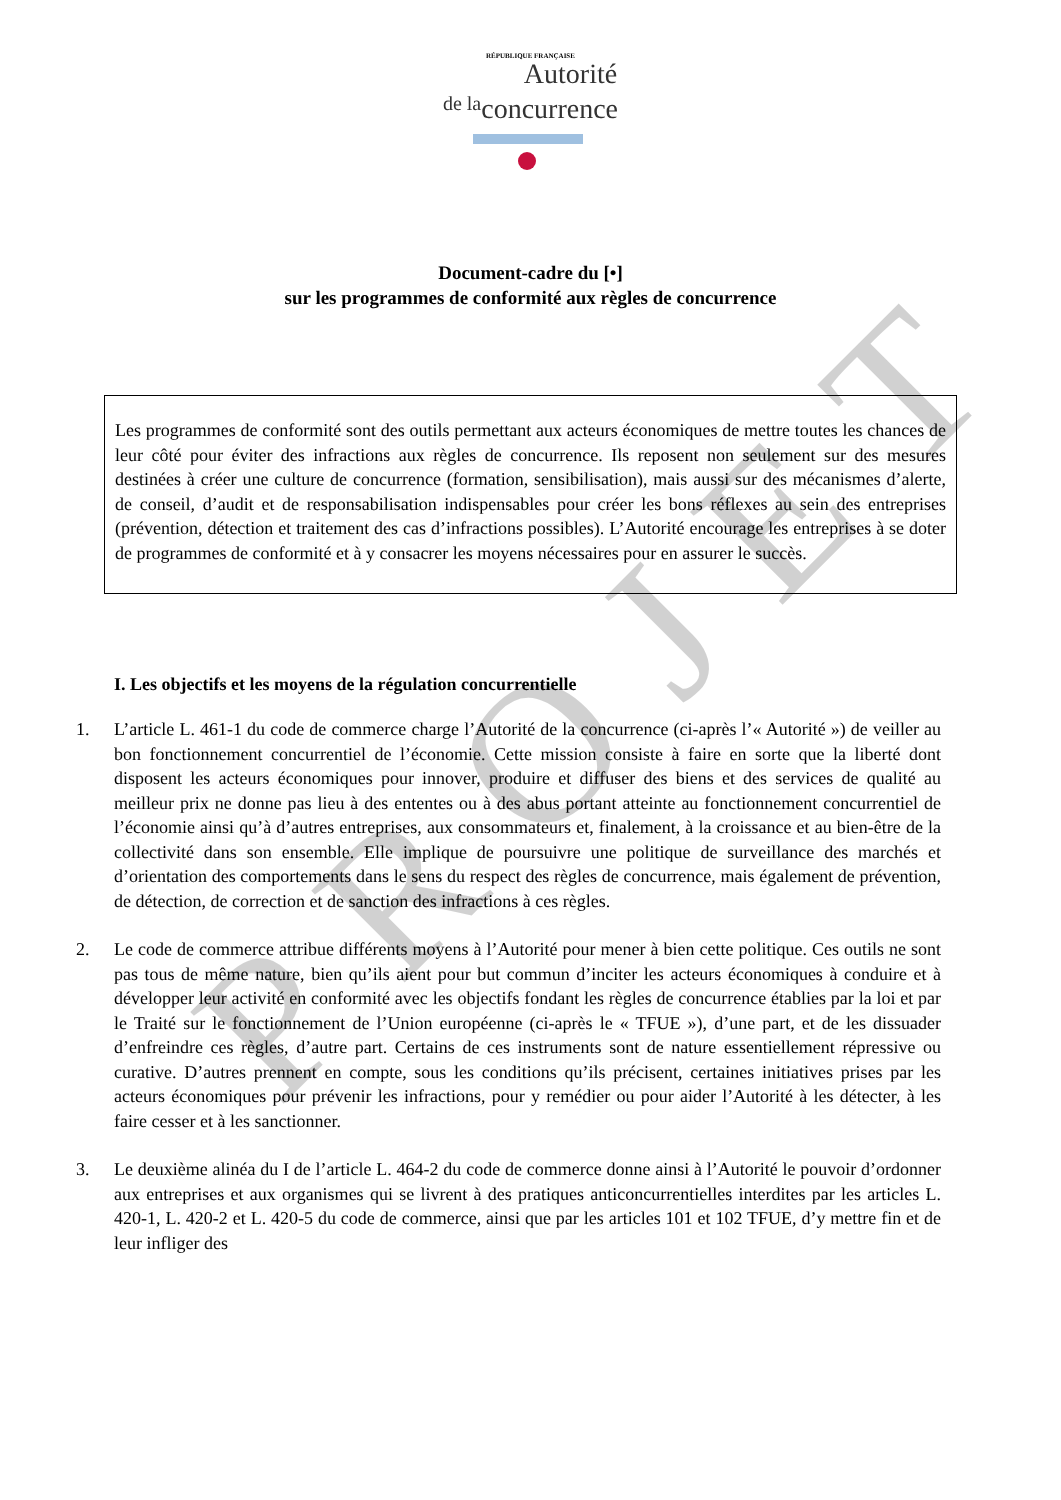RÉPUBLIQUE FRANÇAISE
Autorité
de laconcurrence
Document-cadre du [•]
sur les programmes de conformité aux règles de concurrence
Les programmes de conformité sont des outils permettant aux acteurs économiques de mettre toutes les chances de leur côté pour éviter des infractions aux règles de concurrence. Ils reposent non seulement sur des mesures destinées à créer une culture de concurrence (formation, sensibilisation), mais aussi sur des mécanismes d’alerte, de conseil, d’audit et de responsabilisation indispensables pour créer les bons réflexes au sein des entreprises (prévention, détection et traitement des cas d’infractions possibles). L’Autorité encourage les entreprises à se doter de programmes de conformité et à y consacrer les moyens nécessaires pour en assurer le succès.
I. Les objectifs et les moyens de la régulation concurrentielle
1. L’article L. 461-1 du code de commerce charge l’Autorité de la concurrence (ci-après l’« Autorité ») de veiller au bon fonctionnement concurrentiel de l’économie. Cette mission consiste à faire en sorte que la liberté dont disposent les acteurs économiques pour innover, produire et diffuser des biens et des services de qualité au meilleur prix ne donne pas lieu à des ententes ou à des abus portant atteinte au fonctionnement concurrentiel de l’économie ainsi qu’à d’autres entreprises, aux consommateurs et, finalement, à la croissance et au bien-être de la collectivité dans son ensemble. Elle implique de poursuivre une politique de surveillance des marchés et d’orientation des comportements dans le sens du respect des règles de concurrence, mais également de prévention, de détection, de correction et de sanction des infractions à ces règles.
2. Le code de commerce attribue différents moyens à l’Autorité pour mener à bien cette politique. Ces outils ne sont pas tous de même nature, bien qu’ils aient pour but commun d’inciter les acteurs économiques à conduire et à développer leur activité en conformité avec les objectifs fondant les règles de concurrence établies par la loi et par le Traité sur le fonctionnement de l’Union européenne (ci-après le « TFUE »), d’une part, et de les dissuader d’enfreindre ces règles, d’autre part. Certains de ces instruments sont de nature essentiellement répressive ou curative. D’autres prennent en compte, sous les conditions qu’ils précisent, certaines initiatives prises par les acteurs économiques pour prévenir les infractions, pour y remédier ou pour aider l’Autorité à les détecter, à les faire cesser et à les sanctionner.
3. Le deuxième alinéa du I de l’article L. 464-2 du code de commerce donne ainsi à l’Autorité le pouvoir d’ordonner aux entreprises et aux organismes qui se livrent à des pratiques anticoncurrentielles interdites par les articles L. 420-1, L. 420-2 et L. 420-5 du code de commerce, ainsi que par les articles 101 et 102 TFUE, d’y mettre fin et de leur infliger des
PROJET